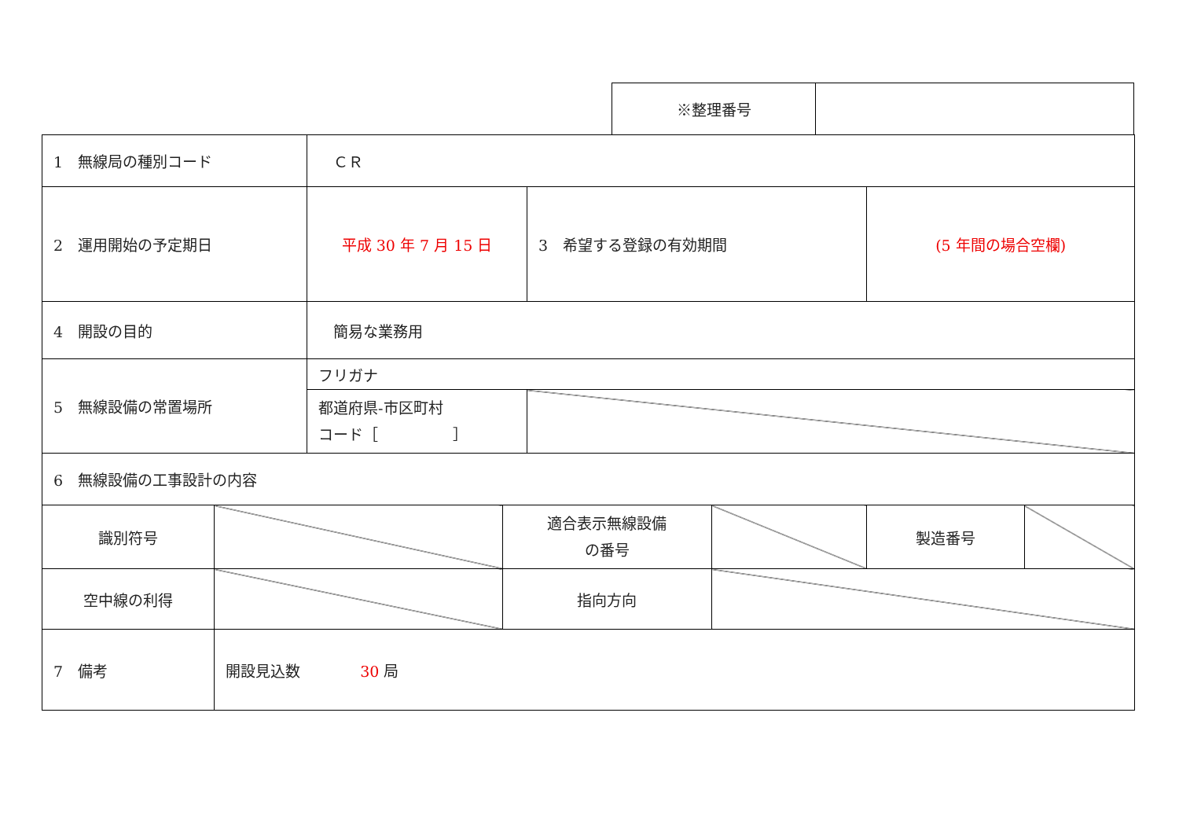| ※整理番号 | |
| 1 無線局の種別コード | | ＣＲ | | | | | |
| 2 運用開始の予定期日 | | 平成 30 年 7 月 15 日 | | 3 希望する登録の有効期間 | | (5 年間の場合空欄) | |
| 4 開設の目的 | | 簡易な業務用 | | | | | |
| 5 無線設備の常置場所 | | フリガナ | | | | | |
| | | 都道府県-市区町村 コード［ ］ | | | | | |
| 6 無線設備の工事設計の内容 | | | | | | | |
| 識別符号 | | | 適合表示無線設備 の番号 | | | 製造番号 | |
| 空中線の利得 | | | 指向方向 | | | | |
| 7 備考 | 開設見込数 30 局 | | | | | | |